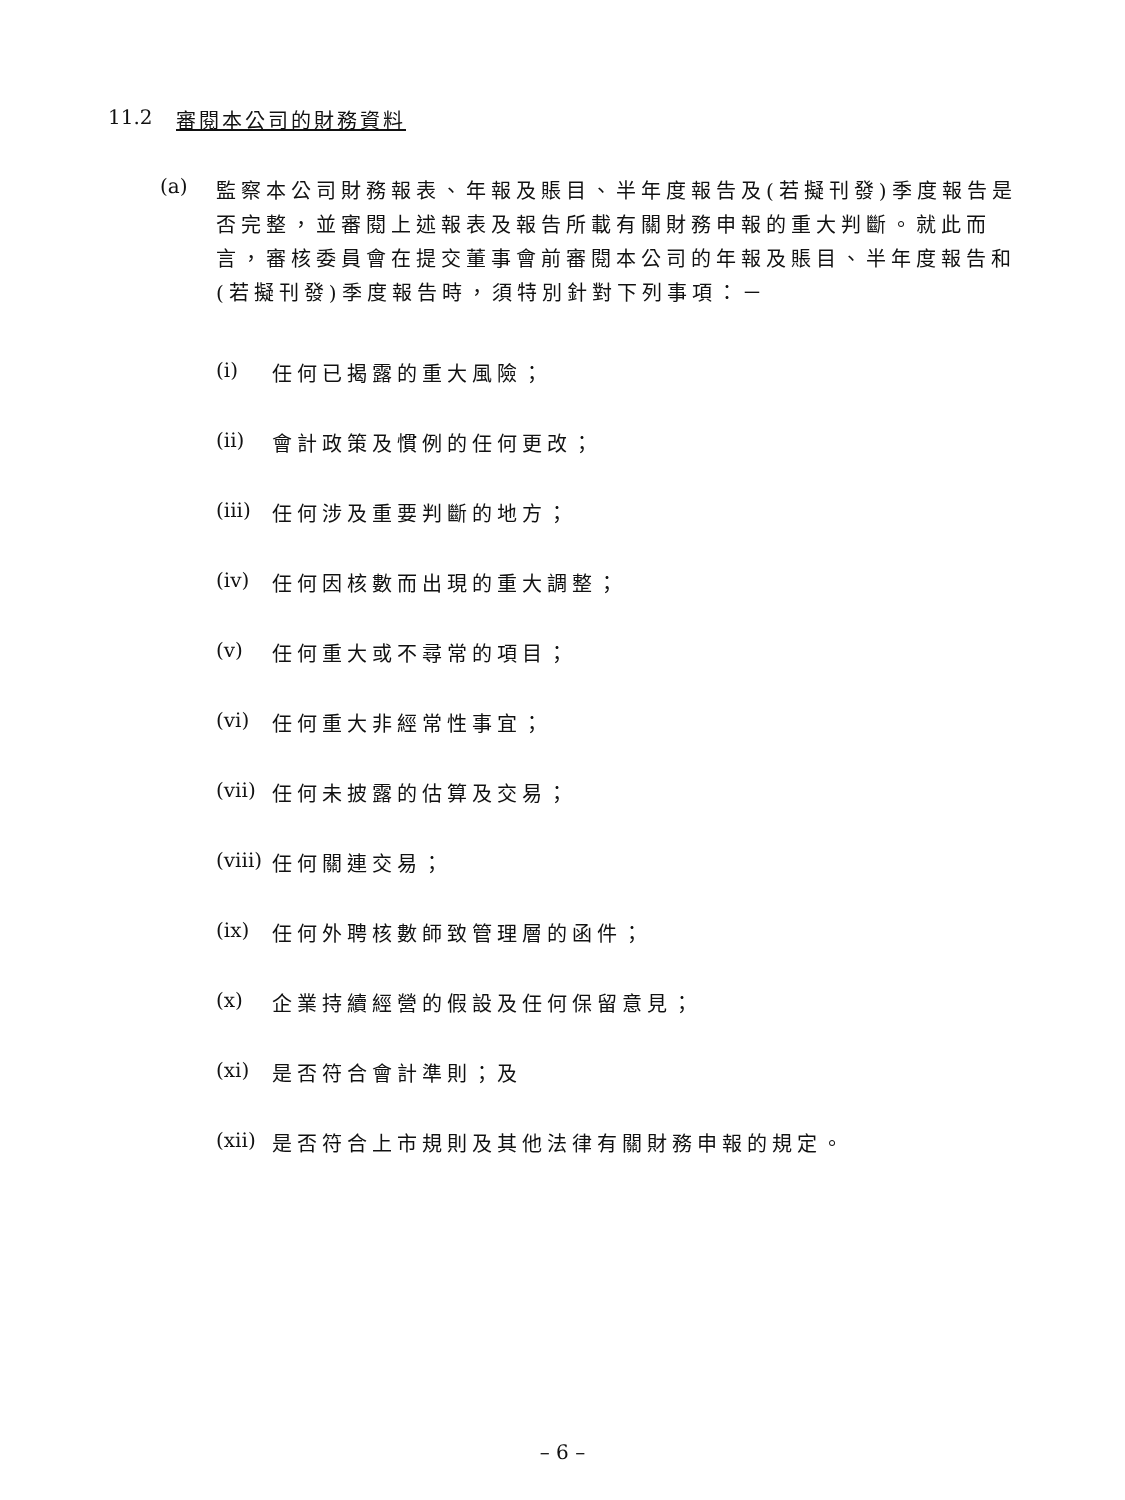11.2 審閱本公司的財務資料
(a) 監察本公司財務報表、年報及賬目、半年度報告及(若擬刊發)季度報告是否完整，並審閱上述報表及報告所載有關財務申報的重大判斷。就此而言，審核委員會在提交董事會前審閱本公司的年報及賬目、半年度報告和(若擬刊發)季度報告時，須特別針對下列事項：－
(i) 任何已揭露的重大風險；
(ii) 會計政策及慣例的任何更改；
(iii) 任何涉及重要判斷的地方；
(iv) 任何因核數而出現的重大調整；
(v) 任何重大或不尋常的項目；
(vi) 任何重大非經常性事宜；
(vii) 任何未披露的估算及交易；
(viii) 任何關連交易；
(ix) 任何外聘核數師致管理層的函件；
(x) 企業持續經營的假設及任何保留意見；
(xi) 是否符合會計準則；及
(xii) 是否符合上市規則及其他法律有關財務申報的規定。
– 6 –